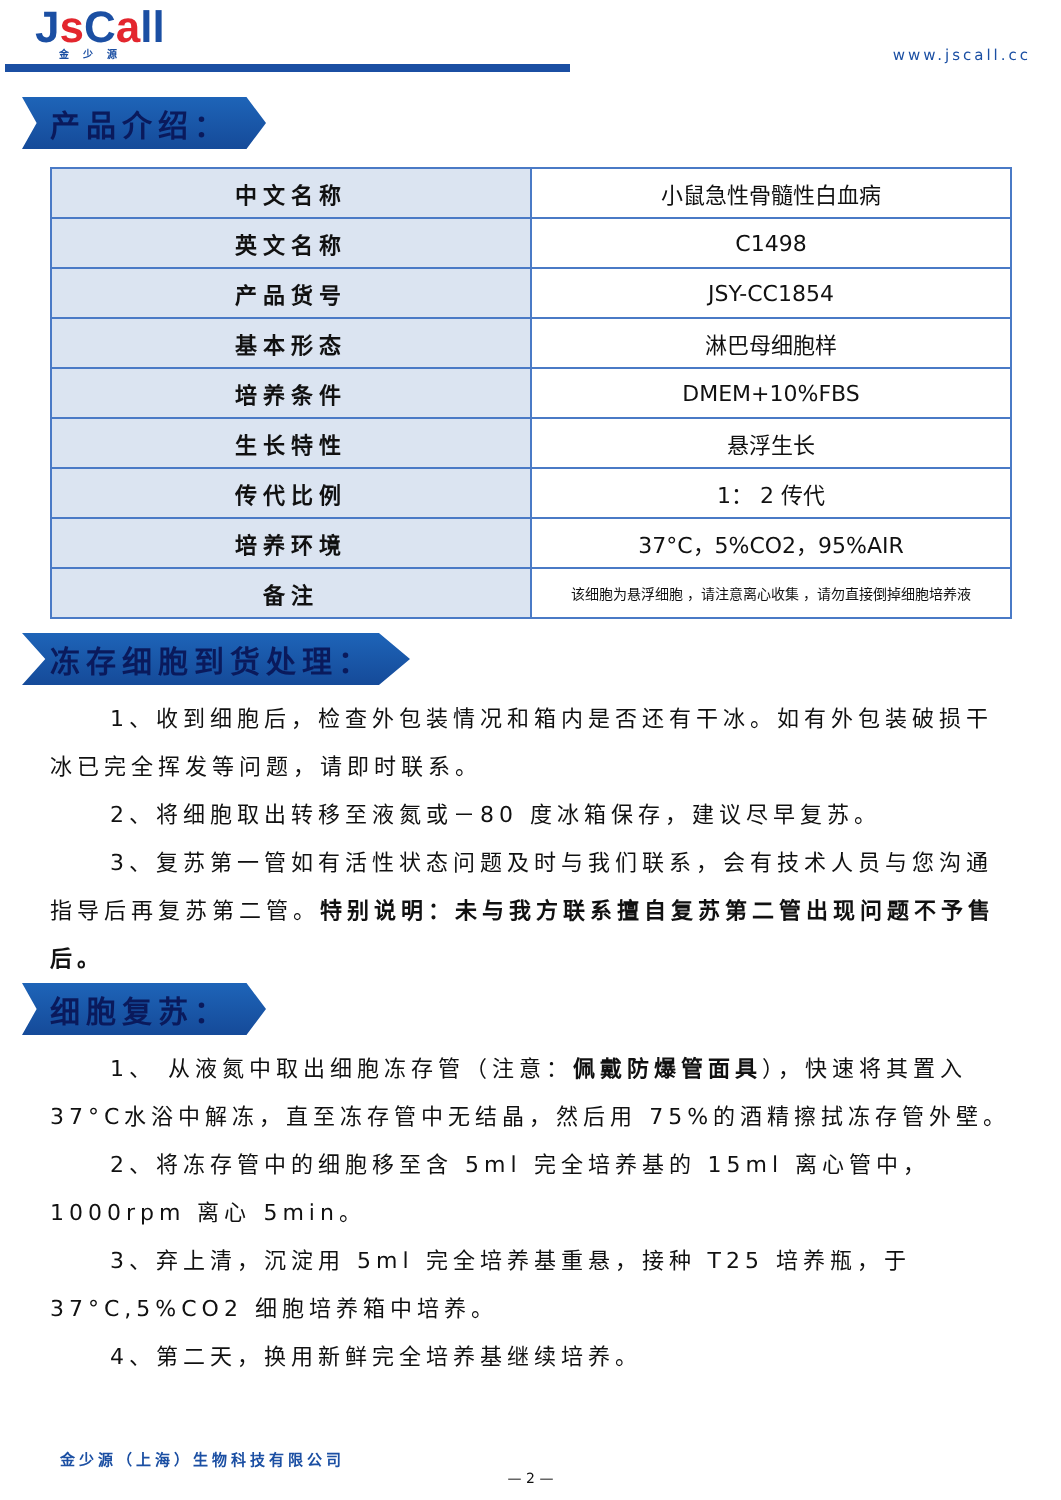Js Call
金少源
www.jscall.cc
产品介绍：
| 中文名称 | 小鼠急性骨髓性白血病 |
| 英文名称 | C1498 |
| 产品货号 | JSY-CC1854 |
| 基本形态 | 淋巴母细胞样 |
| 培养条件 | DMEM+10%FBS |
| 生长特性 | 悬浮生长 |
| 传代比例 | 1： 2 传代 |
| 培养环境 | 37°C，5%CO2，95%AIR |
| 备注 | 该细胞为悬浮细胞 ，请注意离心收集 ，请勿直接倒掉细胞培养液 |
冻存细胞到货处理：
1、收到细胞后，检查外包装情况和箱内是否还有干冰。如有外包装破损干冰已完全挥发等问题，请即时联系。
2、将细胞取出转移至液氮或－80 度冰箱保存，建议尽早复苏。
3、复苏第一管如有活性状态问题及时与我们联系，会有技术人员与您沟通指导后再复苏第二管。特别说明：未与我方联系擅自复苏第二管出现问题不予售后。
细胞复苏：
1、 从液氮中取出细胞冻存管（注意：佩戴防爆管面具），快速将其置入 37°C水浴中解冻，直至冻存管中无结晶，然后用 75%的酒精擦拭冻存管外壁。
2、将冻存管中的细胞移至含 5ml 完全培养基的 15ml 离心管中，1000rpm 离心 5min。
3、弃上清，沉淀用 5ml 完全培养基重悬，接种 T25 培养瓶，于37°C,5%CO2 细胞培养箱中培养。
4、第二天，换用新鲜完全培养基继续培养。
金少源（上海）生物科技有限公司
— 2 —